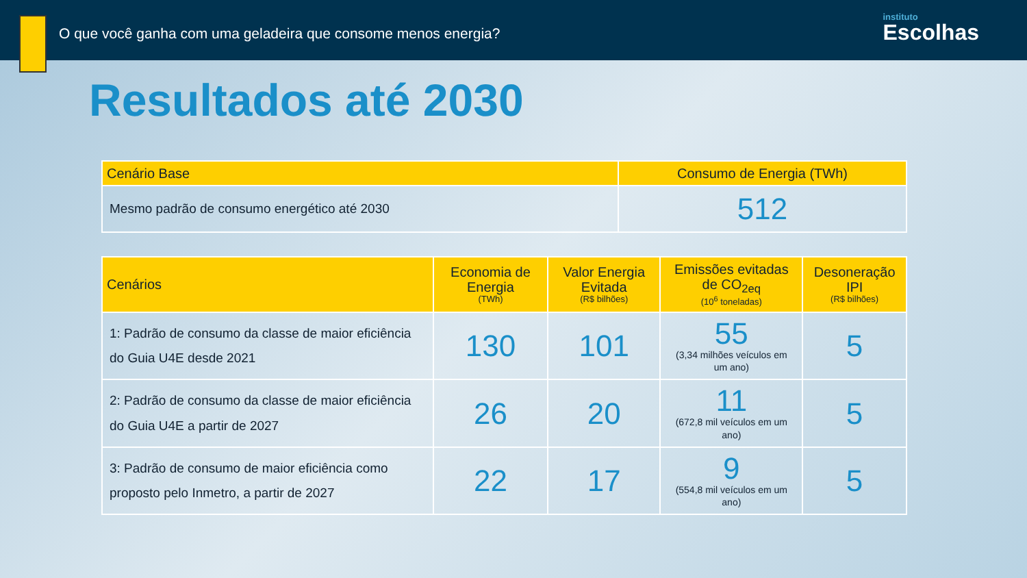O que você ganha com uma geladeira que consome menos energia?
instituto
Escolhas
Resultados até 2030
| Cenário Base | Consumo de Energia (TWh) |
| --- | --- |
| Mesmo padrão de consumo energético até 2030 | 512 |
| Cenários | Economia de Energia (TWh) | Valor Energia Evitada (R$ bilhões) | Emissões evitadas de CO<sub>2eq</sub> (10<sup>6</sup> toneladas) | Desoneração IPI (R$ bilhões) |
| --- | --- | --- | --- | --- |
| 1: Padrão de consumo da classe de maior eficiência do Guia U4E desde 2021 | 130 | 101 | 55 (3,34 milhões veículos em um ano) | 5 |
| 2: Padrão de consumo da classe de maior eficiência do Guia U4E a partir de 2027 | 26 | 20 | 11 (672,8 mil veículos em um ano) | 5 |
| 3: Padrão de consumo de maior eficiência como proposto pelo Inmetro, a partir de 2027 | 22 | 17 | 9 (554,8 mil veículos em um ano) | 5 |